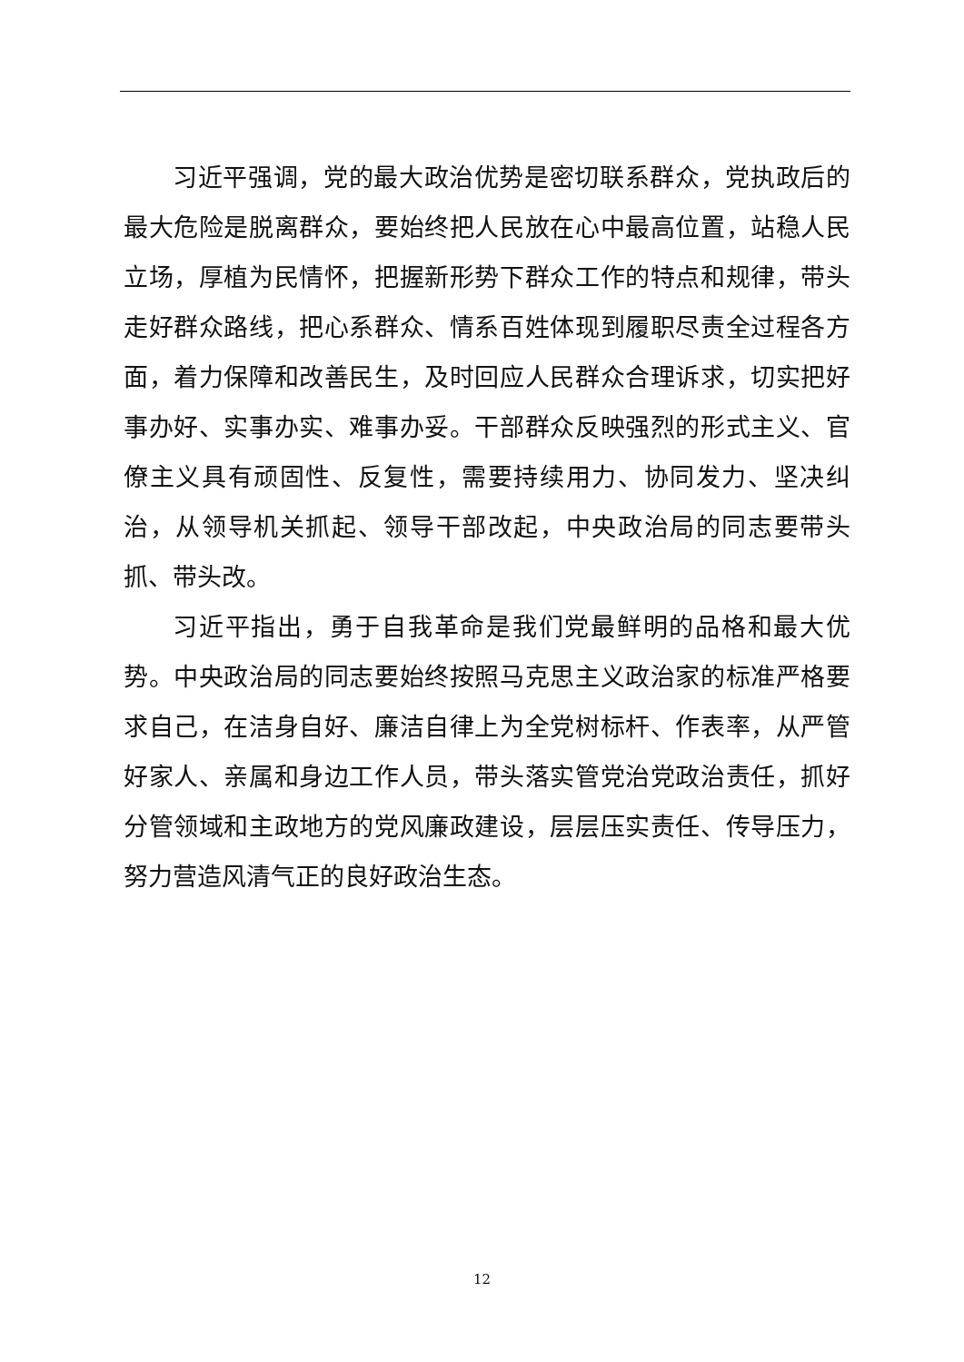习近平强调，党的最大政治优势是密切联系群众，党执政后的最大危险是脱离群众，要始终把人民放在心中最高位置，站稳人民立场，厚植为民情怀，把握新形势下群众工作的特点和规律，带头走好群众路线，把心系群众、情系百姓体现到履职尽责全过程各方面，着力保障和改善民生，及时回应人民群众合理诉求，切实把好事办好、实事办实、难事办妥。干部群众反映强烈的形式主义、官僚主义具有顽固性、反复性，需要持续用力、协同发力、坚决纠治，从领导机关抓起、领导干部改起，中央政治局的同志要带头抓、带头改。
习近平指出，勇于自我革命是我们党最鲜明的品格和最大优势。中央政治局的同志要始终按照马克思主义政治家的标准严格要求自己，在洁身自好、廉洁自律上为全党树标杆、作表率，从严管好家人、亲属和身边工作人员，带头落实管党治党政治责任，抓好分管领域和主政地方的党风廉政建设，层层压实责任、传导压力，努力营造风清气正的良好政治生态。
12